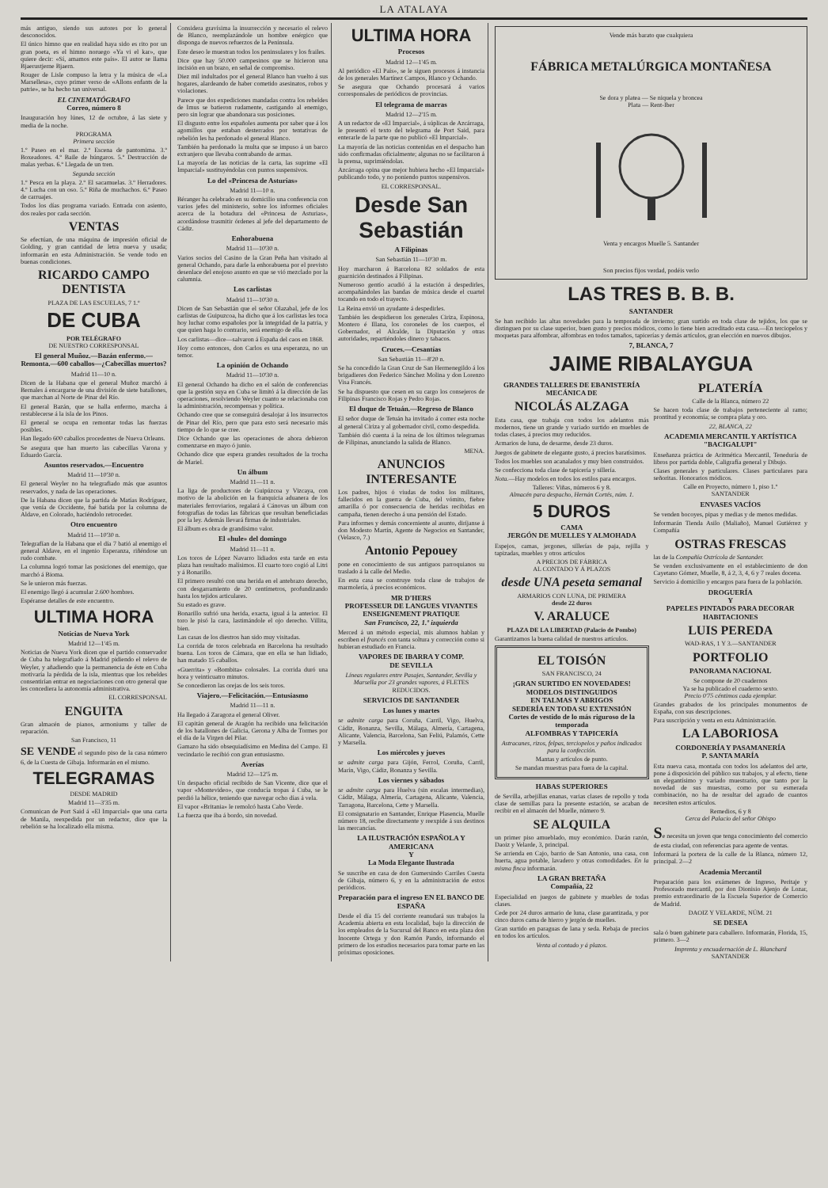LA ATALAYA
más antiguo, siendo sus autores por lo general desconocidos.
El único himno que en realidad haya sido es rito por un gran poeta, es el himno noruego «Ya vi el kar», que quiere decir: «Sí, amamos este país». El autor se llama Bjaerustjerne Bjaern.
Rouger de Lisle compuso la letra y la música de «La Marsellesa», cuyo primer verso de «Allons enfants de la patrie», se ha hecho tan universal.
EL CINEMATÓGRAFO
Correo, número 8
Inauguración hoy lúnes, 12 de octubre, á las siete y media de la noche.
PROGRAMA
Primera sección
1.º Paseo en el mar. 2.º Escena de pantomima. 3.º Boxeadores. 4.º Baile de húngaros. 5.º Destrucción de malas yerbas. 6.º Llegada de un tren.
Segunda sección
1.º Pesca en la playa. 2.º El sacamuelas. 3.º Herradores. 4.º Lucha con un oso. 5.º Riña de muchachos. 6.º Paseo de carruajes.
Todos los días programa variado. Entrada con asiento, dos reales por cada sección.
VENTAS
Se efectúan, de una máquina de impresión oficial de Golding, y gran cantidad de letra nueva y usada; informarán en esta Administración. Se vende todo en buenas condiciones.
RICARDO CAMPO
DENTISTA
PLAZA DE LAS ESCUELAS, 7 1.º
DE CUBA
POR TELÉGRAFO
DE NUESTRO CORRESPONSAL
El general Muñoz.—Bazán enfermo.—Remonta.—600 caballos—¿Cabecillas muertos?
Madrid 11—10 n.
Dicen de la Habana que el general Muñoz marchó á Bernales á encargarse de una división de siete batallones, que marchan al Norte de Pinar del Río.
El general Bazán, que se halla enfermo, marcha á restablecerse á la isla de los Pinos.
El general se ocupa en remontar todas las fuerzas posibles.
Han llegado 600 caballos procedentes de Nueva Orleans.
Se asegura que han muerto las cabecillas Varona y Eduardo García.
Asuntos reservados.—Encuentro
Madrid 11—10'30 n.
El general Weyler no ha telegrafiado más que asuntos reservados, y nada de las operaciones.
De la Habana dicen que la partida de Matías Rodríguez, que venía de Occidente, fué batida por la columna de Aldave, en Colorado, haciéndolo retroceder.
Otro encuentro
Madrid 11—10'30 n.
Telegrafían de la Habana que el día 7 batió al enemigo el general Aldave, en el ingenio Esperanza, riñéndose un rudo combate.
La columna logró tomar las posiciones del enemigo, que marchó á Bioma.
Se le unieron más fuerzas.
El enemigo llegó á acumular 2.600 hombres.
Espéranse detalles de este encuentro.
ULTIMA HORA
Noticias de Nueva York
Madrid 12—1'45 m.
Noticias de Nueva York dicen que el partido conservador de Cuba ha telegrafiado á Madrid pidiendo el relevo de Weyler, y añadiendo que la permanencia de éste en Cuba motivaría la pérdida de la isla, mientras que los rebeldes consentirían entrar en negociaciones con otro general que les concediera la autonomía administrativa.
EL CORRESPONSAL
ENGUITA
Gran almacén de pianos, armoniums y taller de reparación.
San Francisco, 11
SE VENDE el segundo piso de la casa número 6, de la Cuesta de Gibaja. Informarán en el mismo.
TELEGRAMAS
DESDE MADRID
Madrid 11—3'35 m.
Comunican de Port Said á «El Imparcial» que una carta de Manila, reexpedida por un redactor, dice que la rebelión se ha localizado ella misma.
Considera gravísima la insurrección y necesario el relevo de Blanco, reemplazándole un hombre enérgico que disponga de nuevos refuerzos de la Península.
Este deseo le muestran todos los peninsulares y los frailes.
Dice que hay 50.000 campesinos que se hicieron una incisión en un brazo, en señal de compromiso.
Diez mil indultados por el general Blanco han vuelto á sus hogares, alardeando de haber cometido asesinatos, robos y violaciones.
Parece que dos expediciones mandadas contra los rebeldes de Imus se batieron rudamente, castigando al enemigo, pero sin lograr que abandonara sus posiciones.
El disgusto entre los españoles aumenta por saber que á los agomillos que estaban desterrados por tentativas de rebelión les ha perdonado el general Blanco.
También ha perdonado la multa que se impuso á un barco extranjero que llevaba contrabando de armas.
La mayoría de las noticias de la carta, las suprime «El Imparcial» sustituyéndolas con puntos suspensivos.
Lo del «Princesa de Asturias»
Madrid 11—10 n.
Béranger ha celebrado en su domicilio una conferencia con varios jefes del ministerio, sobre los informes oficiales acerca de la botadura del «Princesa de Asturias», acordándose trasmitir órdenes al jefe del departamento de Cádiz.
Enhorabuena
Madrid 11—10'30 n.
Varios socios del Casino de la Gran Peña han visitado al general Ochando, para darle la enhorabuena por el previsto desenlace del enojoso asunto en que se vió mezclado por la calumnia.
Los carlistas
Madrid 11—10'30 n.
Dicen de San Sebastián que el señor Olazabal, jefe de los carlistas de Guipuzcoa, ha dicho que á los carlistas les toca hoy luchar como españoles por la integridad de la patria, y que quien haga lo contrario, será enemigo de ella.
Los carlistas—dice—salvaron á España del caos en 1868.
Hoy como entonces, don Carlos es una esperanza, no un temor.
La opinión de Ochando
Madrid 11—10'30 n.
El general Ochando ha dicho en el salón de conferencias que la gestión suya en Cuba se limitó á la dirección de las operaciones, resolviendo Weyler cuanto se relacionaba con la administración, recompensas y política.
Ochando cree que se conseguirá desalojar á los insurrectos de Pinar del Río, pero que para esto será necesario más tiempo de lo que se cree.
Dice Ochando que las operaciones de ahora debieron comenzarse en mayo ó junio.
Ochando dice que espera grandes resultados de la trocha de Mariel.
Un álbum
Madrid 11—11 n.
La liga de productores de Guipúzcoa y Vizcaya, con motivo de la abolición en la franquicia aduanera de los materiales ferroviarios, regalará á Cánovas un álbum con fotografías de todas las fábricas que resultan beneficiadas por la ley. Además llevará firmas de industriales.
El álbum es obra de grandísimo valor.
El «hule» del domingo
Madrid 11—11 n.
Los toros de López Navarro lidiados esta tarde en esta plaza han resultado malísimos. El cuarto toro cogió al Litri y á Bonarillo.
El primero resultó con una herida en el antebrazo derecho, con desgarramiento de 20 centímetros, profundizando hasta los tejidos articulares.
Su estado es grave.
Bonarillo sufrió una herida, exacta, igual á la anterior. El toro le pisó la cara, lastimándole el ojo derecho. Villita, bien.
Las casas de los diestros han sido muy visitadas.
La corrida de toros celebrada en Barcelona ha resultado buena. Los toros de Cámara, que en ella se han lidiado, han matado 15 caballos.
«Guerrita» y «Bombita» colosales. La corrida duró una hora y veinticuatro minutos.
Se concedieron las orejas de los seis toros.
Viajero.—Felicitación.—Entusiasmo
Madrid 11—11 n.
Ha llegado á Zaragoza el general Oliver.
El capitán general de Aragón ha recibido una felicitación de los batallones de Galicia, Gerona y Alba de Tormes por el día de la Virgen del Pilar.
Gamazo ha sido obsequiadísimo en Medina del Campo. El vecindario le recibió con gran entusiasmo.
Averías
Madrid 12—12'5 m.
Un despacho oficial recibido de San Vicente, dice que el vapor «Montevideo», que conducía tropas á Cuba, se le perdió la hélice, teniendo que navegar ocho días á vela.
El vapor «Britania» le remolcó hasta Cabo Verde.
La fuerza que iba á bordo, sin novedad.
ULTIMA HORA
Procesos
Madrid 12—1'45 m.
Al periódico «El País», se le siguen procesos á instancia de los generales Martínez Campos, Blanco y Ochando.
Se asegura que Ochando procesará á varios corresponsales de periódicos de provincias.
El telegrama de marras
Madrid 12—2'15 m.
A un redactor de «El Imparcial», á súplicas de Azcárraga, le presentó el texto del telegrama de Port Said, para enterarle de la parte que no publicó «El Imparcial».
La mayoría de las noticias contenidas en el despacho han sido confirmadas oficialmente; algunas no se facilitaron á la prensa, suprimiéndolas.
Azcárraga opina que mejor hubiera hecho «El Imparcial» publicando todo, y no poniendo puntos suspensivos.
EL CORRESPONSAL.
Desde San Sebastián
A Filipinas
San Sebastián 11—10'30 m.
Hoy marcharon á Barcelona 82 soldados de esta guarnición destinados á Filipinas.
Numeroso gentío acudió á la estación á despedirles, acompañándoles las bandas de música desde el cuartel tocando en todo el trayecto.
La Reina envió un ayudante á despedirles.
También les despidieron los generales Ciriza, Espinosa, Montero é Illana, los coroneles de los cuerpos, el Gobernador, el Alcalde, la Diputación y otras autoridades, repartiéndoles dinero y tabacos.
Cruces.—Cesantías
San Sebastián 11—8'20 n.
Se ha concedido la Gran Cruz de San Hermenegildo á los brigadieres don Federico Sánchez Molina y don Lorenzo Visa Francés.
Se ha dispuesto que cesen en su cargo los consejeros de Filipinas Francisco Rojas y Pedro Rojas.
El duque de Tetuán.—Regreso de Blanco
El señor duque de Tetuán ha invitado á comer esta noche al general Ciriza y al gobernador civil, como despedida.
También dió cuenta á la reina de los últimos telegramas de Filipinas, anunciando la salida de Blanco.
MENA.
ANUNCIOS
INTERESANTE
Los padres, hijos ó viudas de todos los militares, fallecidos en la guerra de Cuba, del vómito, fiebre amarilla ó por consecuencia de heridas recibidas en campaña, tienen derecho á una pensión del Estado.
Para informes y demás concerniente al asunto, diríjanse á don Modesto Martín, Agente de Negocios en Santander, (Velasco, 7.)
Antonio Pepouey
pone en conocimiento de sus antiguos parroquianos su traslado á la calle del Medio.
En esta casa se construye toda clase de trabajos de marmolería, á precios económicos.
MR D'HERS
PROFESSEUR DE LANGUES VIVANTES
ENSEIGNEMENT PRATIQUE
San Francisco, 22, 1.º izquierda
Merced á un método especial, mis alumnos hablan y escriben el francés con tanta soltura y corrección como si hubieran estudiado en Francia.
VAPORES DE IBARRA Y COMP.
DE SEVILLA
Líneas regulares entre Pasajes, Santander, Sevilla y Marsella por 23 grandes vapores, á FLETES REDUCIDOS.
SERVICIOS DE SANTANDER
Los lunes y martes
se admite carga para Coruña, Carril, Vigo, Huelva, Cádiz, Bonanza, Sevilla, Málaga, Almería, Cartagena, Alicante, Valencia, Barcelona, San Feliú, Palamós, Cette y Marsella.
Los miércoles y jueves
se admite carga para Gijón, Ferrol, Coruña, Carril, Marín, Vigo, Cádiz, Bonanza y Sevilla.
Los viernes y sábados
se admite carga para Huelva (sin escalas intermedias), Cádiz, Málaga, Almería, Cartagena, Alicante, Valencia, Tarragona, Barcelona, Cette y Marsella.
El consignatario en Santander, Enrique Plasencia, Muelle número 18, recibe directamente y reexpide á sus destinos las mercancías.
LA ILUSTRACIÓN ESPAÑOLA Y AMERICANA
Y
La Moda Elegante Ilustrada
Se suscribe en casa de don Gumersindo Carriles Cuesta de Gibaja, número 6, y en la administración de estos periódicos.
Preparación para el ingreso EN EL BANCO DE ESPAÑA
Desde el día 15 del corriente reanudará sus trabajos la Academia abierta en esta localidad, bajo la dirección de los empleados de la Sucursal del Banco en esta plaza don Inocente Ortega y don Ramón Pando, informando el primero de los estudios necesarios para tomar parte en las próximas oposiciones.
Vende más barato que cualquiera
FÁBRICA METALÚRGICA MONTAÑESA
Se dora y platea — Se niquela y broncea
Plata — Rent-Iber
Venta y encargos Muelle 5. Santander
Son precios fijos verdad, podéis verlo
LAS TRES B. B. B.
SANTANDER
Se han recibido las altas novedades para la temporada de invierno; gran surtido en toda clase de tejidos, los que se distinguen por su clase superior, buen gusto y precios módicos, como lo tiene bien acreditado esta casa.—En terciopelos y moquetas para alfombrar, alfombras en todos tamaños, tapicerías y demás artículos, gran elección en nuevos dibujos.
7, BLANCA, 7
JAIME RIBALAYGUA
GRANDES TALLERES DE EBANISTERÍA MECÁNICA DE
NICOLÁS ALZAGA
Esta casa, que trabaja con todos los adelantos más modernos, tiene un grande y variado surtido en muebles de todas clases, á precios muy reducidos.
Armarios de luna, de desarme, desde 23 duros.
Juegos de gabinete de elegante gusto, á precios baratísimos.
Todos los muebles son acanalados y muy bien construidos.
Se confecciona toda clase de tapicería y sillería.
Nota.—Hay modelos en todos los estilos para encargos.
Talleres: Viñas, números 6 y 8.
Almacén para despacho, Hernán Cortés, núm. 1.
5 DUROS
CAMA
JERGÓN DE MUELLES Y ALMOHADA
Espejos, camas, jergones, sillerías de paja, rejilla y tapizadas, muebles y otros artículos
A PRECIOS DE FÁBRICA
AL CONTADO Y Á PLAZOS
desde UNA peseta semanal
ARMARIOS CON LUNA, DE PRIMERA
desde 22 duros
V. ARALUCE
PLAZA DE LA LIBERTAD (Palacio de Pombo)
Garantizamos la buena calidad de nuestros artículos.
EL TOISÓN
SAN FRANCISCO, 24
¡GRAN SURTIDO EN NOVEDADES!
MODELOS DISTINGUIDOS
EN TALMAS Y ABRIGOS
SEDERÍA EN TODA SU EXTENSIÓN
Cortes de vestido de lo más riguroso de la temporada
ALFOMBRAS Y TAPICERÍA
Astracanes, rizos, felpas, terciopelos y paños indicados para la confección.
Mantas y artículos de punto.
Se mandan muestras para fuera de la capital.
HABAS SUPERIORES
de Sevilla, arbejillas enanas, varias clases de repollo y toda clase de semillas para la presente estación, se acaban de recibir en el almacén del Muelle, número 9.
SE ALQUILA
un primer piso amueblado, muy económico. Darán razón, Daoiz y Velarde, 3, principal.
Se arrienda en Cajo, barrio de San Antonio, una casa, con huerta, agua potable, lavadero y otras comodidades. En la misma finca informarán.
LA GRAN BRETAÑA
Compañía, 22
Especialidad en juegos de gabinete y muebles de todas clases.
Cede por 24 duros armario de luna, clase garantizada, y por cinco duros cama de hierro y jergón de muelles.
Gran surtido en paraguas de lana y seda. Rebaja de precios en todos los artículos.
Venta al contado y á plazos.
PLATERÍA
Calle de la Blanca, número 22
Se hacen toda clase de trabajos perteneciente al ramo; prontitud y economía; se compra plata y oro.
22, BLANCA, 22
ACADEMIA MERCANTIL Y ARTÍSTICA
"BACIGALUPI"
Enseñanza práctica de Aritmética Mercantil, Teneduría de libros por partida doble, Caligrafía general y Dibujo.
Clases generales y particulares. Clases particulares para señoritas. Honorarios módicos.
Calle en Proyecto, número 1, piso 1.º
SANTANDER
ENVASES VACÍOS
Se venden bocoyes, pipas y medias y de menos medidas.
Informarán Tienda Asilo (Maliaño), Manuel Gutiérrez y Compañía
OSTRAS FRESCAS
las de la Compañía Ostrícola de Santander.
Se venden exclusivamente en el establecimiento de don Cayetano Gómez, Muelle, 8, á 2, 3, 4, 6 y 7 reales docena.
Servicio á domicilio y encargos para fuera de la población.
DROGUERÍA
Y
PAPELES PINTADOS PARA DECORAR HABITACIONES
LUIS PEREDA
WAD-RAS, 1 Y 3.—SANTANDER
PORTFOLIO
PANORAMA NACIONAL
Se compone de 20 cuadernos
Ya se ha publicado el cuaderno sexto.
Precio 0'75 céntimos cada ejemplar.
Grandes grabados de los principales monumentos de España, con sus descripciones.
Para suscripción y venta en esta Administración.
LA LABORIOSA
CORDONERÍA Y PASAMANERÍA
P. SANTA MARÍA
Esta nueva casa, montada con todos los adelantos del arte, pone á disposición del público sus trabajos, y al efecto, tiene un elegantísimo y variado muestrario, que tanto por la novedad de sus muestras, como por su esmerada combinación, no ha de resultar del agrado de cuantos necesiten estos artículos.
Remedios, 6 y 8
Cerca del Palacio del señor Obispo
Se necesita un joven que tenga conocimiento del comercio de esta ciudad, con referencias para agente de ventas.
Informará la portera de la calle de la Blanca, número 12, principal. 2—2
Academia Mercantil
Preparación para los exámenes de Ingreso, Peritaje y Profesorado mercantil, por don Dionisio Ajenjo de Lozar, premio extraordinario de la Escuela Superior de Comercio de Madrid.
DAOIZ Y VELARDE, NÚM. 21
SE DESEA
sala ó buen gabinete para caballero. Informarán, Florida, 15, primero. 3—2
Imprenta y encuadernación de L. Blanchard
SANTANDER